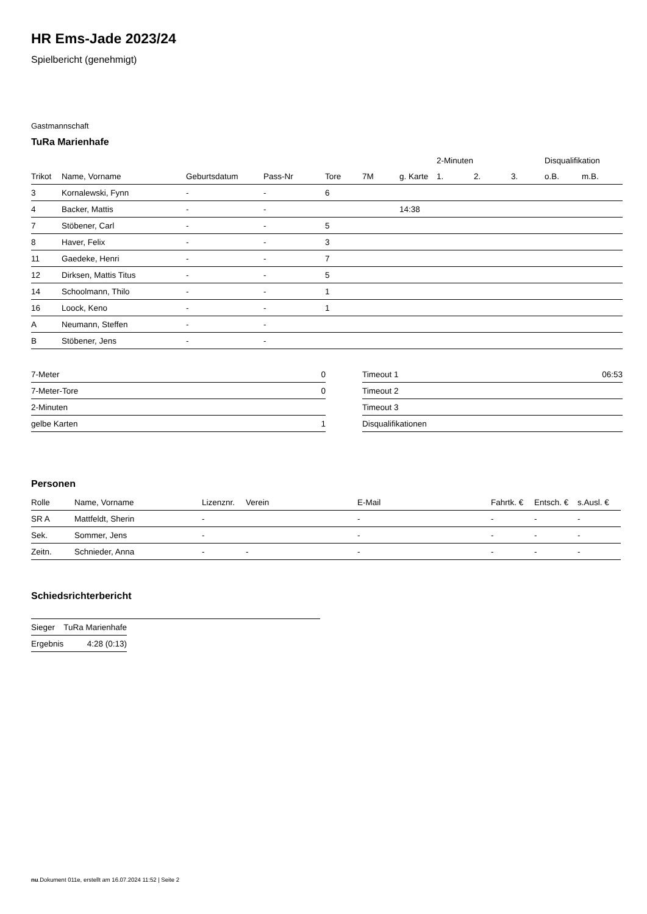HR Ems-Jade 2023/24
Spielbericht (genehmigt)
Gastmannschaft
TuRa Marienhafe
| | | | | | | | 2-Minuten | | | Disqualifikation | |
| --- | --- | --- | --- | --- | --- | --- | --- | --- | --- | --- | --- |
| Trikot | Name, Vorname | Geburtsdatum | Pass-Nr | Tore | 7M | g. Karte | 1. | 2. | 3. | o.B. | m.B. |
| 3 | Kornalewski, Fynn | - | - | 6 | | | | | | | |
| 4 | Backer, Mattis | - | - | | | 14:38 | | | | | |
| 7 | Stöbener, Carl | - | - | 5 | | | | | | | |
| 8 | Haver, Felix | - | - | 3 | | | | | | | |
| 11 | Gaedeke, Henri | - | - | 7 | | | | | | | |
| 12 | Dirksen, Mattis Titus | - | - | 5 | | | | | | | |
| 14 | Schoolmann, Thilo | - | - | 1 | | | | | | | |
| 16 | Loock, Keno | - | - | 1 | | | | | | | |
| A | Neumann, Steffen | - | - | | | | | | | | |
| B | Stöbener, Jens | - | - | | | | | | | | |
| 7-Meter | 0 |
| 7-Meter-Tore | 0 |
| 2-Minuten | |
| gelbe Karten | 1 |
| Timeout 1 | 06:53 |
| Timeout 2 | |
| Timeout 3 | |
| Disqualifikationen | |
Personen
| Rolle | Name, Vorname | Lizenznr. | Verein | E-Mail | Fahrtk. € | Entsch. € | s.Ausl. € |
| --- | --- | --- | --- | --- | --- | --- | --- |
| SR A | Mattfeldt, Sherin | - | | - | - | - | - |
| Sek. | Sommer, Jens | - | | - | - | - | - |
| Zeitn. | Schnieder, Anna | - | - | - | - | - | - |
Schiedsrichterbericht
| Sieger | TuRa Marienhafe |
| Ergebnis | 4:28 (0:13) |
nu.Dokument 011e, erstellt am 16.07.2024 11:52 | Seite 2